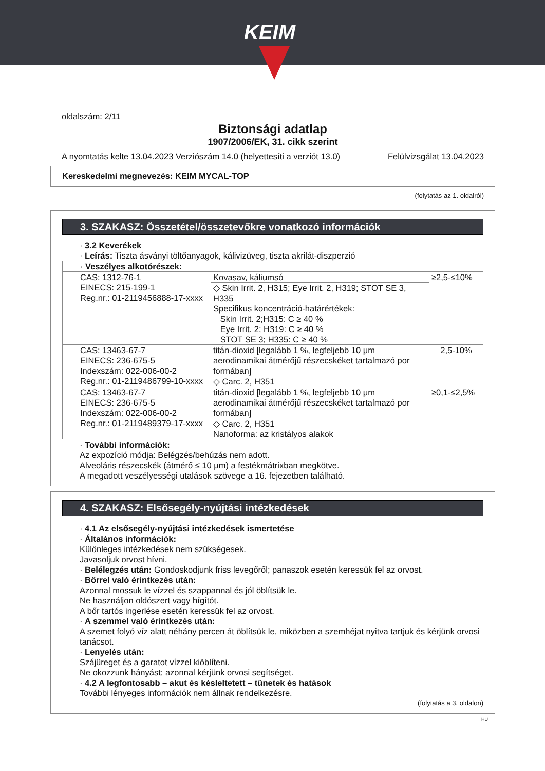KEIM
oldalszám: 2/11
Biztonsági adatlap
1907/2006/EK, 31. cikk szerint
A nyomtatás kelte 13.04.2023 Verziószám 14.0 (helyettesíti a verziót 13.0) Felülvizsgálat 13.04.2023
Kereskedelmi megnevezés: KEIM MYCAL-TOP
(folytatás az 1. oldalról)
3. SZAKASZ: Összetétel/összetevőkre vonatkozó információk
· 3.2 Keverékek
· Leírás: Tiszta ásványi töltőanyagok, kálivizüveg, tiszta akrilát-diszperzió
| · Veszélyes alkotórészek: | | |
| CAS: 1312-76-1 EINECS: 215-199-1 Reg.nr.: 01-2119456888-17-xxxx | Kovasav, káliumsó | ≥2,5-≤10% |
| | ◇ Skin Irrit. 2, H315; Eye Irrit. 2, H319; STOT SE 3, H335 Specifikus koncentráció-határértékek: Skin Irrit. 2;H315: C ≥ 40 % Eye Irrit. 2; H319: C ≥ 40 % STOT SE 3; H335: C ≥ 40 % | |
| CAS: 13463-67-7 EINECS: 236-675-5 Indexszám: 022-006-00-2 Reg.nr.: 01-2119486799-10-xxxx | titán-dioxid [legalább 1 %, legfeljebb 10 μm aerodinamikai átmérőjű részecskéket tartalmazó por formában] | 2,5-10% |
| | ◇ Carc. 2, H351 | |
| CAS: 13463-67-7 EINECS: 236-675-5 Indexszám: 022-006-00-2 Reg.nr.: 01-2119489379-17-xxxx | titán-dioxid [legalább 1 %, legfeljebb 10 μm aerodinamikai átmérőjű részecskéket tartalmazó por formában] | ≥0,1-≤2,5% |
| | ◇ Carc. 2, H351 Nanoforma: az kristályos alakok | |
· További információk:
Az expozíció módja: Belégzés/behúzás nem adott.
Alveoláris részecskék (átmérő ≤ 10 μm) a festékmátrixban megkötve.
A megadott veszélyességi utalások szövege a 16. fejezetben található.
4. SZAKASZ: Elsősegély-nyújtási intézkedések
· 4.1 Az elsősegély-nyújtási intézkedések ismertetése
· Általános információk:
Különleges intézkedések nem szükségesek.
Javasoljuk orvost hívni.
· Belélegzés után: Gondoskodjunk friss levegőről; panaszok esetén keressük fel az orvost.
· Bőrrel való érintkezés után:
Azonnal mossuk le vízzel és szappannal és jól öblítsük le.
Ne használjon oldószert vagy hígítót.
A bőr tartós ingerlése esetén keressük fel az orvost.
· A szemmel való érintkezés után:
A szemet folyó víz alatt néhány percen át öblítsük le, miközben a szemhéjat nyitva tartjuk és kérjünk orvosi tanácsot.
· Lenyelés után:
Szájüreget és a garatot vízzel kiöblíteni.
Ne okozzunk hányást; azonnal kérjünk orvosi segítséget.
· 4.2 A legfontosabb – akut és késleltetett – tünetek és hatások
További lényeges információk nem állnak rendelkezésre.
(folytatás a 3. oldalon)
HU